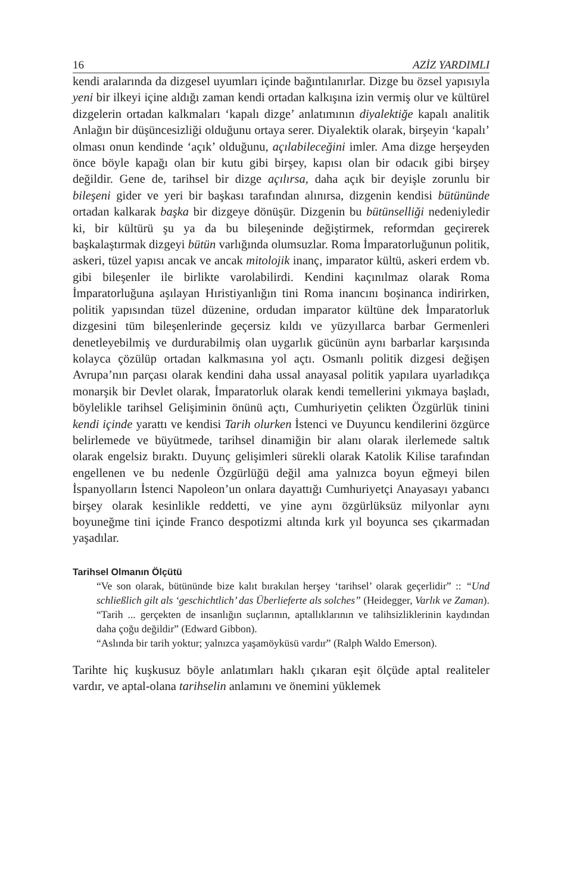16 AZİZ YARDIMLI
kendi aralarında da dizgesel uyumları içinde bağıntılanırlar. Dizge bu özsel yapısıyla yeni bir ilkeyi içine aldığı zaman kendi ortadan kalkışına izin vermiş olur ve kültürel dizgelerin ortadan kalkmaları ‘kapalı dizge’ anlatımının diyalektiğe kapalı analitik Anlağın bir düşüncesizliği olduğunu ortaya serer. Diyalektik olarak, birşeyin ‘kapalı’ olması onun kendinde ‘açık’ olduğunu, açılabileceğini imler. Ama dizge herşeyden önce böyle kapağı olan bir kutu gibi birşey, kapısı olan bir odacık gibi birşey değildir. Gene de, tarihsel bir dizge açılırsa, daha açık bir deyişle zorunlu bir bileşeni gider ve yeri bir başkası tarafından alınırsa, dizgenin kendisi bütününde ortadan kalkarak başka bir dizgeye dönüşür. Dizgenin bu bütünselliği nedeniyledir ki, bir kültürü şu ya da bu bileşeninde değiştirmek, reformdan geçirerek başkalaştırmak dizgeyi bütün varlığında olumsuzlar. Roma İmparatorluğunun politik, askeri, tüzel yapısı ancak ve ancak mitolojik inanç, imparator kültü, askeri erdem vb. gibi bileşenler ile birlikte varolabilirdi. Kendini kaçınılmaz olarak Roma İmparatorluğuna aşılayan Hıristiyanlığın tini Roma inancını boşinanca indirirken, politik yapısından tüzel düzenine, ordudan imparator kültüne dek İmparatorluk dizgesini tüm bileşenlerinde geçersiz kıldı ve yüzyıllarca barbar Germenleri denetleyebilmiş ve durdurabilmiş olan uygarlık gücünün aynı barbarlar karşısında kolayca çözülüp ortadan kalkmasına yol açtı. Osmanlı politik dizgesi değişen Avrupa’nın parçası olarak kendini daha ussal anayasal politik yapılara uyarladıkça monarşik bir Devlet olarak, İmparatorluk olarak kendi temellerini yıkmaya başladı, böylelikle tarihsel Gelişiminin önünü açtı, Cumhuriyetin çelikten Özgürlük tinini kendi içinde yarattı ve kendisi Tarih olurken İstenci ve Duyuncu kendilerini özgürce belirlemede ve büyütmede, tarihsel dinamiğin bir alanı olarak ilerlemede saltık olarak engelsiz bıraktı. Duyunç gelişimleri sürekli olarak Katolik Kilise tarafından engellenen ve bu nedenle Özgürlüğü değil ama yalnızca boyun eğmeyi bilen İspanyolların İstenci Napoleon’un onlara dayattığı Cumhuriyetçi Anayasayı yabancı birşey olarak kesinlikle reddetti, ve yine aynı özgürlüksüz milyonlar aynı boyuneğme tini içinde Franco despotizmi altında kırk yıl boyunca ses çıkarmadan yaşadılar.
Tarihsel Olmanın Ölçütü
“Ve son olarak, bütününde bize kalıt bırakılan herşey ‘tarihsel’ olarak geçerlidir” :: “Und schließlich gilt als ‘geschichtlich’ das Überlieferte als solches” (Heidegger, Varlık ve Zaman).
“Tarih ... gerçekten de insanlığın suçlarının, aptallıklarının ve talihsizliklerinin kaydından daha çoğu değildir” (Edward Gibbon).
“Aslında bir tarih yoktur; yalnızca yaşamöyküsü vardır” (Ralph Waldo Emerson).
Tarihte hiç kuşkusuz böyle anlatımları haklı çıkaran eşit ölçüde aptal realiteler vardır, ve aptal-olana tarihselin anlamını ve önemini yüklemek